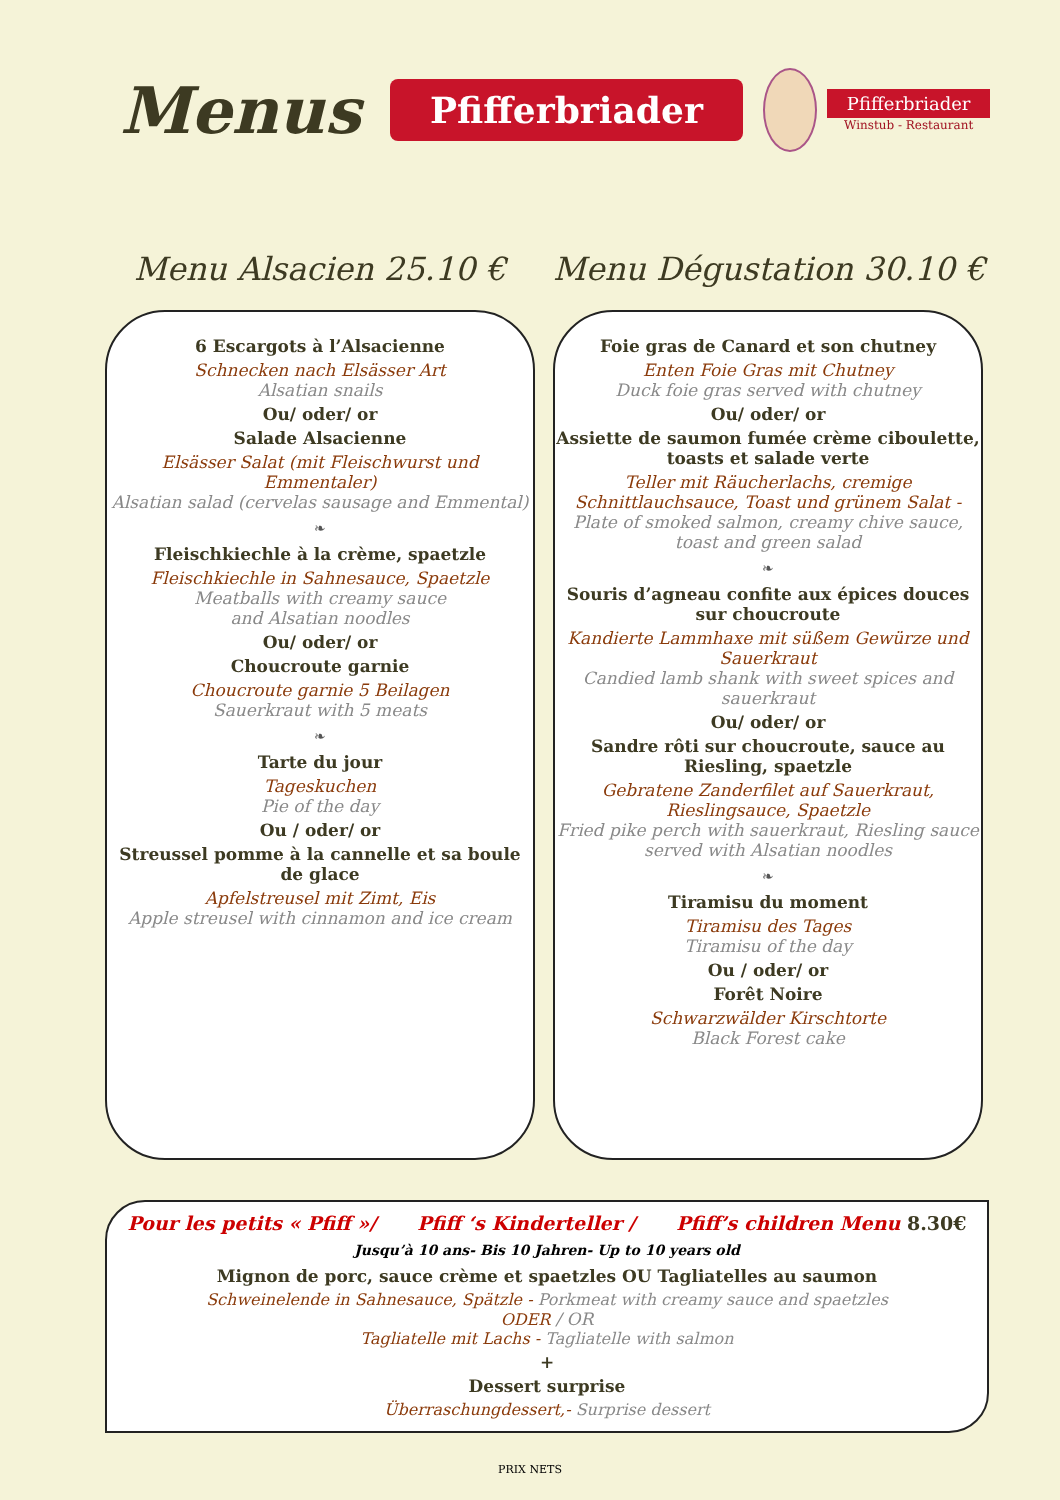Menus
Pfifferbriader
Pfifferbriader
Winstub - Restaurant
Menu Alsacien 25.10 €
6 Escargots à l’Alsacienne
Schnecken nach Elsässer Art
Alsatian snails
Ou/ oder/ or
Salade Alsacienne
Elsässer Salat (mit Fleischwurst und Emmentaler)
Alsatian salad (cervelas sausage and Emmental)
❧
Fleischkiechle à la crème, spaetzle
Fleischkiechle in Sahnesauce, Spaetzle
Meatballs with creamy sauce
and Alsatian noodles
Ou/ oder/ or
Choucroute garnie
Choucroute garnie 5 Beilagen
Sauerkraut with 5 meats
❧
Tarte du jour
Tageskuchen
Pie of the day
Ou / oder/ or
Streussel pomme à la cannelle et sa boule de glace
Apfelstreusel mit Zimt, Eis
Apple streusel with cinnamon and ice cream
Menu Dégustation 30.10 €
Foie gras de Canard et son chutney
Enten Foie Gras mit Chutney
Duck foie gras served with chutney
Ou/ oder/ or
Assiette de saumon fumée crème ciboulette, toasts et salade verte
Teller mit Räucherlachs, cremige Schnittlauchsauce, Toast und grünem Salat -
Plate of smoked salmon, creamy chive sauce, toast and green salad
❧
Souris d’agneau confite aux épices douces sur choucroute
Kandierte Lammhaxe mit süßem Gewürze und Sauerkraut
Candied lamb shank with sweet spices and sauerkraut
Ou/ oder/ or
Sandre rôti sur choucroute, sauce au Riesling, spaetzle
Gebratene Zanderfilet auf Sauerkraut, Rieslingsauce, Spaetzle
Fried pike perch with sauerkraut, Riesling sauce served with Alsatian noodles
❧
Tiramisu du moment
Tiramisu des Tages
Tiramisu of the day
Ou / oder/ or
Forêt Noire
Schwarzwälder Kirschtorte
Black Forest cake
Pour les petits « Pfiff »/ Pfiff ‘s Kinderteller / Pfiff’s children Menu 8.30€
Jusqu’à 10 ans- Bis 10 Jahren- Up to 10 years old
Mignon de porc, sauce crème et spaetzles OU Tagliatelles au saumon
Schweinelende in Sahnesauce, Spätzle - Porkmeat with creamy sauce and spaetzles
ODER / OR
Tagliatelle mit Lachs - Tagliatelle with salmon
+
Dessert surprise
Überraschungdessert,- Surprise dessert
PRIX NETS